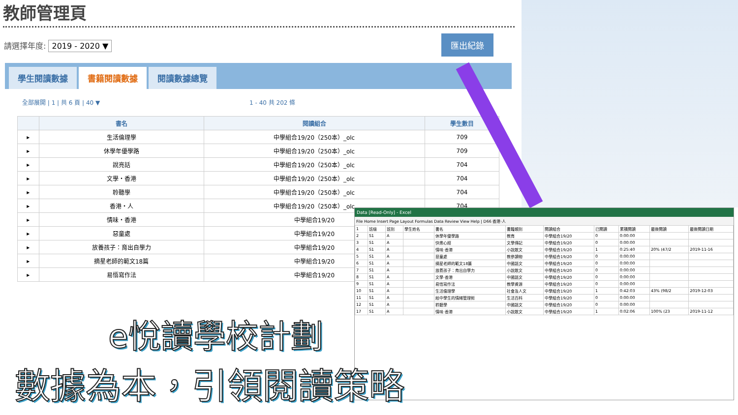教師管理頁
請選擇年度: 2019 - 2020 ▼
匯出紀錄
學生閱讀數據 書籍閱讀數據 閱讀數據總覽
全部展開 | 1 | 共 6 頁 | 40 ▼ 1 - 40 共 202 條
| | 書名 | 閱讀組合 | 學生數目 |
| --- | --- | --- | --- |
| ▸ | 生活倫理學 | 中學組合19/20（250本）_olc | 709 |
| ▸ | 休學年優學路 | 中學組合19/20（250本）_olc | 709 |
| ▸ | 說亮話 | 中學組合19/20（250本）_olc | 704 |
| ▸ | 文學・香港 | 中學組合19/20（250本）_olc | 704 |
| ▸ | 聆聽學 | 中學組合19/20（250本）_olc | 704 |
| ▸ | 香港・人 | 中學組合19/20（250本）_olc | 704 |
| ▸ | 情味・香港 | 中學組合19/20 | |
| ▸ | 惡童處 | 中學組合19/20 | |
| ▸ | 放養孩子：育出自學力 | 中學組合19/20 | |
| ▸ | 摘星老師的範文18篇 | 中學組合19/20 | |
| ▸ | 易悟寫作法 | 中學組合19/20 | |
Data [Read-Only] - Excel
File Home Insert Page Layout Formulas Data Review View Help | D66 香港·人
| 1 | 班級 | 班別 | 學生姓名 | 書名 | 書籍類別 | 閱讀組合 | 已閱讀 | 累積閱讀 | 最後閱讀 | 最後閱讀日期 |
| 2 | S1 | A | | 休學年優學路 | 教育 | 中學組合19/20 | 0 | 0:00:00 | | |
| 3 | S1 | A | | 快樂心經 | 文學傳記 | 中學組合19/20 | 0 | 0:00:00 | | |
| 4 | S1 | A | | 情味·香港 | 小說散文 | 中學組合19/20 | 1 | 0:25:40 | 20% (47/2 | 2019-11-16 |
| 5 | S1 | A | | 惡童處 | 教參讀物 | 中學組合19/20 | 0 | 0:00:00 | | |
| 6 | S1 | A | | 摘星老師的範文18篇 | 中國語文 | 中學組合19/20 | 0 | 0:00:00 | | |
| 7 | S1 | A | | 放養孩子：育出自學力 | 小說散文 | 中學組合19/20 | 0 | 0:00:00 | | |
| 8 | S1 | A | | 文學·香港 | 中國語文 | 中學組合19/20 | 0 | 0:00:00 | | |
| 9 | S1 | A | | 易悟寫作法 | 教學資源 | 中學組合19/20 | 0 | 0:00:00 | | |
| 10 | S1 | A | | 生活倫理學 | 社會及人文 | 中學組合19/20 | 1 | 0:42:03 | 43% (98/2 | 2019-12-03 |
| 11 | S1 | A | | 給中學生的情緒管理術 | 生活百科 | 中學組合19/20 | 0 | 0:00:00 | | |
| 12 | S1 | A | | 聆聽學 | 中國語文 | 中學組合19/20 | 0 | 0:00:00 | | |
| 17 | S1 | A | | 情味·香港 | 小說散文 | 中學組合19/20 | 1 | 0:02:06 | 100% (23 | 2019-11-12 |
e悅讀學校計劃
數據為本，引領閱讀策略